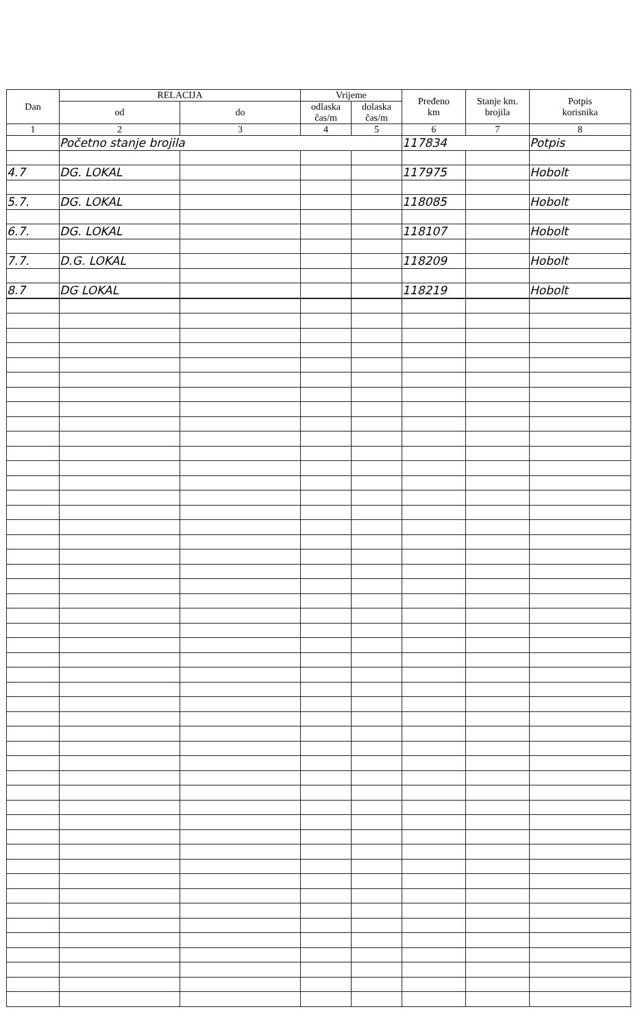| Dan | RELACIJA | | Vrijeme | | Pređeno km | Stanje km. brojila | Potpis korisnika |
| --- | --- | --- | --- | --- | --- | --- | --- |
| | od | do | odlaska čas/m | dolaska čas/m | | | |
| 1 | 2 | 3 | 4 | 5 | 6 | 7 | 8 |
| | Početno stanje brojila | | | | 117834 | | Potpis |
| 4.7 | DG. LOKAL | | | | 117975 | | Hobolt |
| 5.7. | DG. LOKAL | | | | 118085 | | Hobolt |
| 6.7. | DG. LOKAL | | | | 118107 | | Hobolt |
| 7.7. | D.G. LOKAL | | | | 118209 | | Hobolt |
| 8.7 | DG LOKAL | | | | 118219 | | Hobolt |